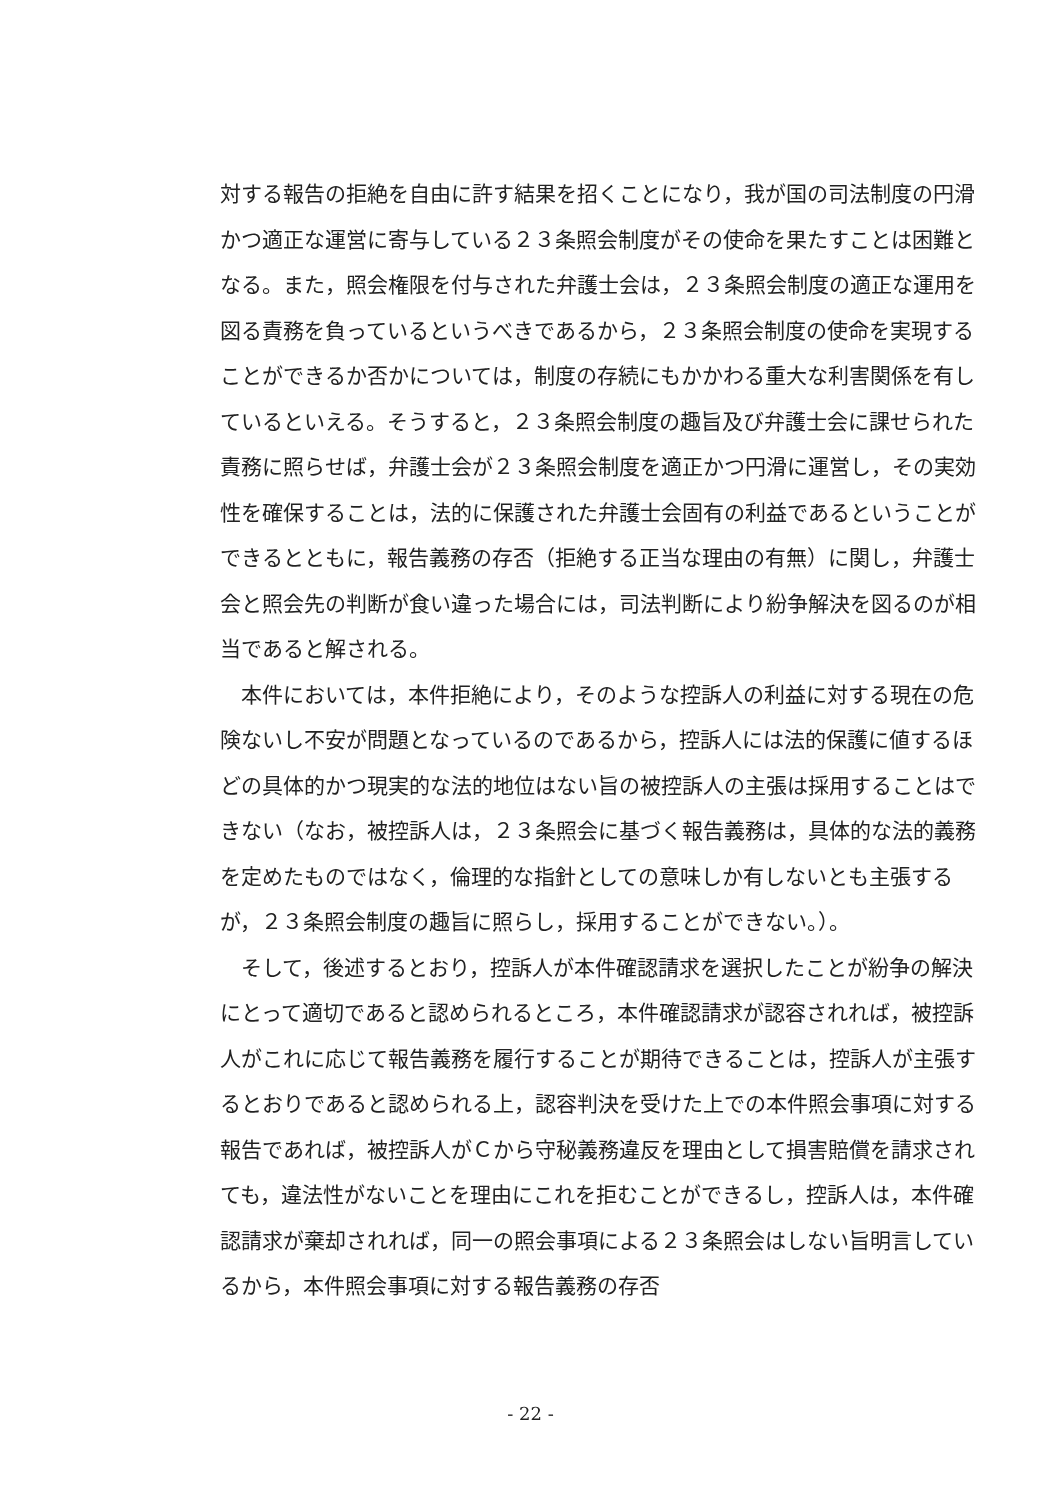対する報告の拒絶を自由に許す結果を招くことになり，我が国の司法制度の円滑かつ適正な運営に寄与している２３条照会制度がその使命を果たすことは困難となる。また，照会権限を付与された弁護士会は，２３条照会制度の適正な運用を図る責務を負っているというべきであるから，２３条照会制度の使命を実現することができるか否かについては，制度の存続にもかかわる重大な利害関係を有しているといえる。そうすると，２３条照会制度の趣旨及び弁護士会に課せられた責務に照らせば，弁護士会が２３条照会制度を適正かつ円滑に運営し，その実効性を確保することは，法的に保護された弁護士会固有の利益であるということができるとともに，報告義務の存否（拒絶する正当な理由の有無）に関し，弁護士会と照会先の判断が食い違った場合には，司法判断により紛争解決を図るのが相当であると解される。
　本件においては，本件拒絶により，そのような控訴人の利益に対する現在の危険ないし不安が問題となっているのであるから，控訴人には法的保護に値するほどの具体的かつ現実的な法的地位はない旨の被控訴人の主張は採用することはできない（なお，被控訴人は，２３条照会に基づく報告義務は，具体的な法的義務を定めたものではなく，倫理的な指針としての意味しか有しないとも主張するが，２３条照会制度の趣旨に照らし，採用することができない。）。
　そして，後述するとおり，控訴人が本件確認請求を選択したことが紛争の解決にとって適切であると認められるところ，本件確認請求が認容されれば，被控訴人がこれに応じて報告義務を履行することが期待できることは，控訴人が主張するとおりであると認められる上，認容判決を受けた上での本件照会事項に対する報告であれば，被控訴人がＣから守秘義務違反を理由として損害賠償を請求されても，違法性がないことを理由にこれを拒むことができるし，控訴人は，本件確認請求が棄却されれば，同一の照会事項による２３条照会はしない旨明言しているから，本件照会事項に対する報告義務の存否
- 22 -